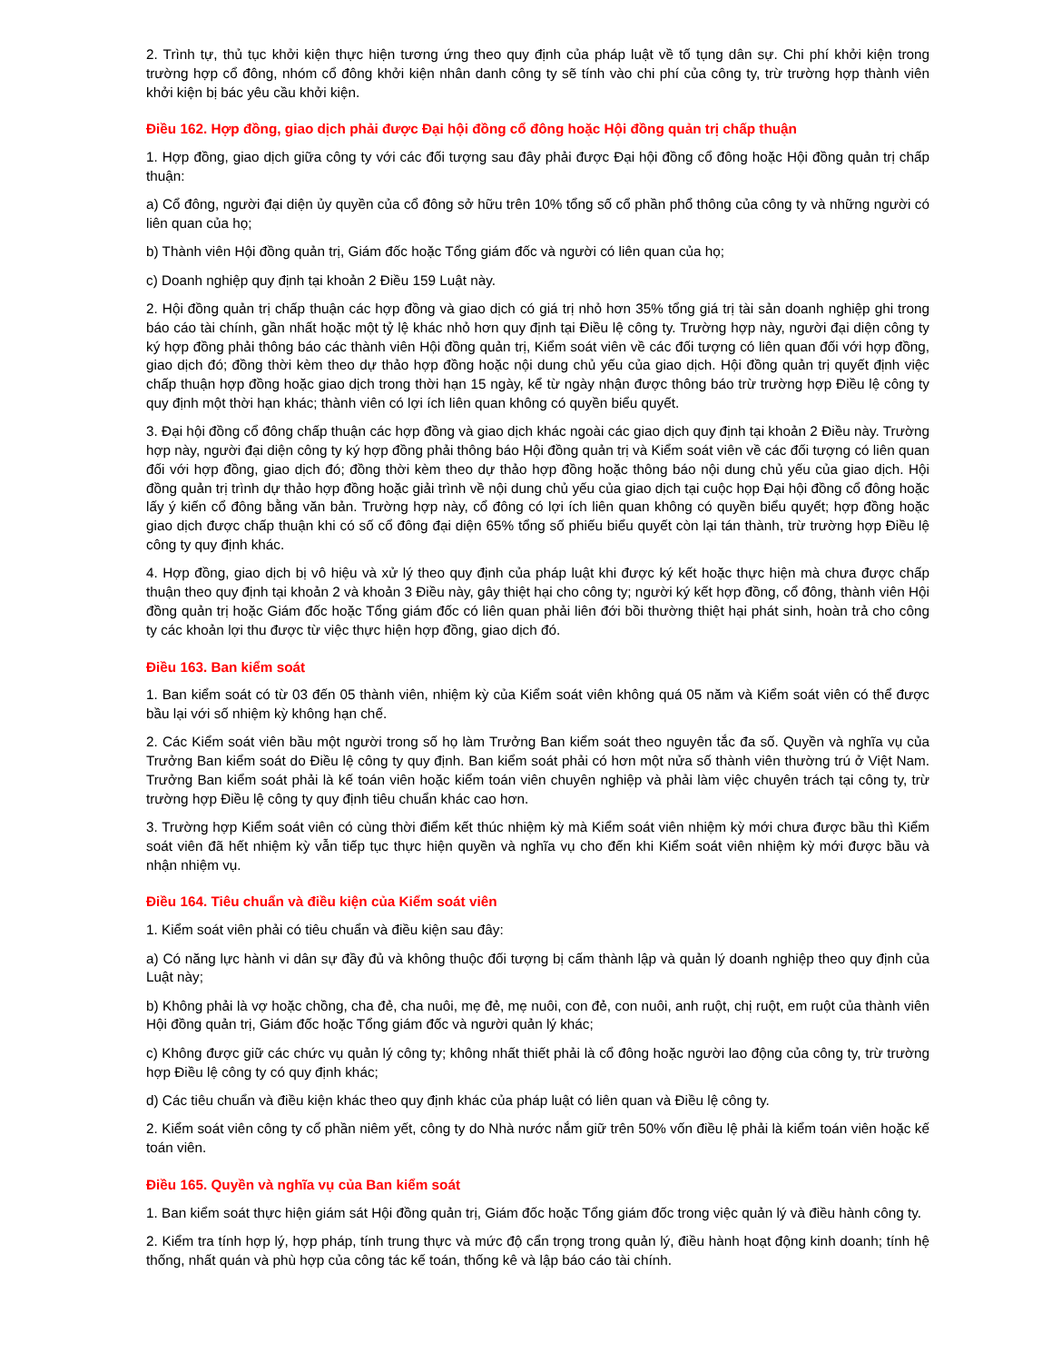2. Trình tự, thủ tục khởi kiện thực hiện tương ứng theo quy định của pháp luật về tố tụng dân sự. Chi phí khởi kiện trong trường hợp cổ đông, nhóm cổ đông khởi kiện nhân danh công ty sẽ tính vào chi phí của công ty, trừ trường hợp thành viên khởi kiện bị bác yêu cầu khởi kiện.
Điều 162. Hợp đồng, giao dịch phải được Đại hội đồng cổ đông hoặc Hội đồng quản trị chấp thuận
1. Hợp đồng, giao dịch giữa công ty với các đối tượng sau đây phải được Đại hội đồng cổ đông hoặc Hội đồng quản trị chấp thuận:
a) Cổ đông, người đại diện ủy quyền của cổ đông sở hữu trên 10% tổng số cổ phần phổ thông của công ty và những người có liên quan của họ;
b) Thành viên Hội đồng quản trị, Giám đốc hoặc Tổng giám đốc và người có liên quan của họ;
c) Doanh nghiệp quy định tại khoản 2 Điều 159 Luật này.
2. Hội đồng quản trị chấp thuận các hợp đồng và giao dịch có giá trị nhỏ hơn 35% tổng giá trị tài sản doanh nghiệp ghi trong báo cáo tài chính, gần nhất hoặc một tỷ lệ khác nhỏ hơn quy định tại Điều lệ công ty. Trường hợp này, người đại diện công ty ký hợp đồng phải thông báo các thành viên Hội đồng quản trị, Kiểm soát viên về các đối tượng có liên quan đối với hợp đồng, giao dịch đó; đồng thời kèm theo dự thảo hợp đồng hoặc nội dung chủ yếu của giao dịch. Hội đồng quản trị quyết định việc chấp thuận hợp đồng hoặc giao dịch trong thời hạn 15 ngày, kể từ ngày nhận được thông báo trừ trường hợp Điều lệ công ty quy định một thời hạn khác; thành viên có lợi ích liên quan không có quyền biểu quyết.
3. Đại hội đồng cổ đông chấp thuận các hợp đồng và giao dịch khác ngoài các giao dịch quy định tại khoản 2 Điều này. Trường hợp này, người đại diện công ty ký hợp đồng phải thông báo Hội đồng quản trị và Kiểm soát viên về các đối tượng có liên quan đối với hợp đồng, giao dịch đó; đồng thời kèm theo dự thảo hợp đồng hoặc thông báo nội dung chủ yếu của giao dịch. Hội đồng quản trị trình dự thảo hợp đồng hoặc giải trình về nội dung chủ yếu của giao dịch tại cuộc họp Đại hội đồng cổ đông hoặc lấy ý kiến cổ đông bằng văn bản. Trường hợp này, cổ đông có lợi ích liên quan không có quyền biểu quyết; hợp đồng hoặc giao dịch được chấp thuận khi có số cổ đông đại diện 65% tổng số phiếu biểu quyết còn lại tán thành, trừ trường hợp Điều lệ công ty quy định khác.
4. Hợp đồng, giao dịch bị vô hiệu và xử lý theo quy định của pháp luật khi được ký kết hoặc thực hiện mà chưa được chấp thuận theo quy định tại khoản 2 và khoản 3 Điều này, gây thiệt hại cho công ty; người ký kết hợp đồng, cổ đông, thành viên Hội đồng quản trị hoặc Giám đốc hoặc Tổng giám đốc có liên quan phải liên đới bồi thường thiệt hại phát sinh, hoàn trả cho công ty các khoản lợi thu được từ việc thực hiện hợp đồng, giao dịch đó.
Điều 163. Ban kiểm soát
1. Ban kiểm soát có từ 03 đến 05 thành viên, nhiệm kỳ của Kiểm soát viên không quá 05 năm và Kiểm soát viên có thể được bầu lại với số nhiệm kỳ không hạn chế.
2. Các Kiểm soát viên bầu một người trong số họ làm Trưởng Ban kiểm soát theo nguyên tắc đa số. Quyền và nghĩa vụ của Trưởng Ban kiểm soát do Điều lệ công ty quy định. Ban kiểm soát phải có hơn một nửa số thành viên thường trú ở Việt Nam. Trưởng Ban kiểm soát phải là kế toán viên hoặc kiểm toán viên chuyên nghiệp và phải làm việc chuyên trách tại công ty, trừ trường hợp Điều lệ công ty quy định tiêu chuẩn khác cao hơn.
3. Trường hợp Kiểm soát viên có cùng thời điểm kết thúc nhiệm kỳ mà Kiểm soát viên nhiệm kỳ mới chưa được bầu thì Kiểm soát viên đã hết nhiệm kỳ vẫn tiếp tục thực hiện quyền và nghĩa vụ cho đến khi Kiểm soát viên nhiệm kỳ mới được bầu và nhận nhiệm vụ.
Điều 164. Tiêu chuẩn và điều kiện của Kiểm soát viên
1. Kiểm soát viên phải có tiêu chuẩn và điều kiện sau đây:
a) Có năng lực hành vi dân sự đầy đủ và không thuộc đối tượng bị cấm thành lập và quản lý doanh nghiệp theo quy định của Luật này;
b) Không phải là vợ hoặc chồng, cha đẻ, cha nuôi, mẹ đẻ, mẹ nuôi, con đẻ, con nuôi, anh ruột, chị ruột, em ruột của thành viên Hội đồng quản trị, Giám đốc hoặc Tổng giám đốc và người quản lý khác;
c) Không được giữ các chức vụ quản lý công ty; không nhất thiết phải là cổ đông hoặc người lao động của công ty, trừ trường hợp Điều lệ công ty có quy định khác;
d) Các tiêu chuẩn và điều kiện khác theo quy định khác của pháp luật có liên quan và Điều lệ công ty.
2. Kiểm soát viên công ty cổ phần niêm yết, công ty do Nhà nước nắm giữ trên 50% vốn điều lệ phải là kiểm toán viên hoặc kế toán viên.
Điều 165. Quyền và nghĩa vụ của Ban kiểm soát
1. Ban kiểm soát thực hiện giám sát Hội đồng quản trị, Giám đốc hoặc Tổng giám đốc trong việc quản lý và điều hành công ty.
2. Kiểm tra tính hợp lý, hợp pháp, tính trung thực và mức độ cẩn trọng trong quản lý, điều hành hoạt động kinh doanh; tính hệ thống, nhất quán và phù hợp của công tác kế toán, thống kê và lập báo cáo tài chính.